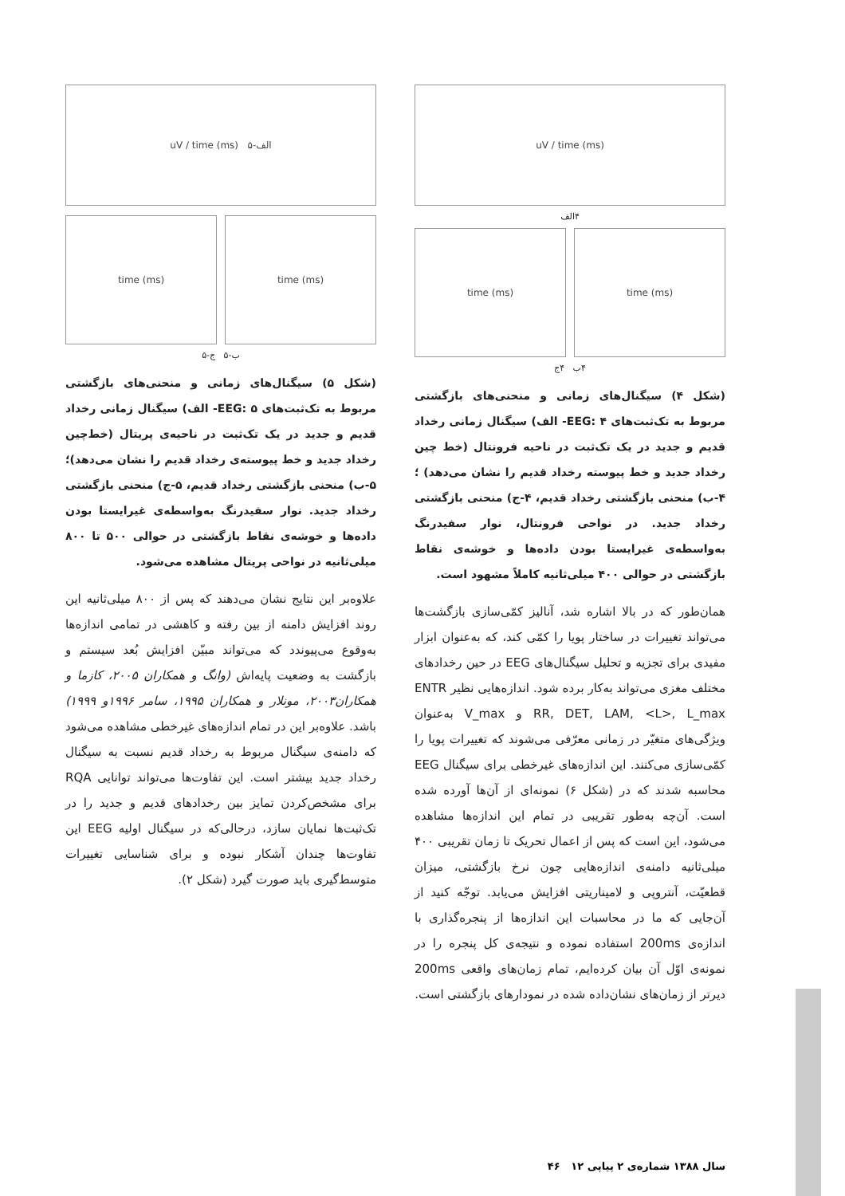uV / time (ms)
۴الف
time (ms) time (ms)
۴ب ۴ج
(شکل ۴) سیگنال‌های زمانی و منحنی‌های بازگشتی مربوط به تک‌ثبت‌های EEG: ۴- الف) سیگنال زمانی رخداد قدیم و جدید در یک تک‌ثبت در ناحیه فرونتال (خط چین رخداد جدید و خط پیوسته رخداد قدیم را نشان می‌دهد) ؛ ۴-ب) منحنی بازگشتی رخداد قدیم، ۴-ج) منحنی بازگشتی رخداد جدید. در نواحی فرونتال، نوار سفیدرنگ به‌واسطه‌ی غیرایستا بودن داده‌ها و خوشه‌ی نقاط بازگشتی در حوالی ۴۰۰ میلی‌ثانیه کاملاً مشهود است.
همان‌طور که در بالا اشاره شد، آنالیز کمّی‌سازی بازگشت‌ها می‌تواند تغییرات در ساختار پویا را کمّی کند، که به‌عنوان ابزار مفیدی برای تجزیه و تحلیل سیگنال‌های EEG در حین رخدادهای مختلف مغزی می‌تواند به‌کار برده شود. اندازه‌هایی نظیر ENTR RR, DET, LAM, <L>, L_max و V_max به‌عنوان ویژگی‌های متغیّر در زمانی معرّفی می‌شوند که تغییرات پویا را کمّی‌سازی می‌کنند. این اندازه‌های غیرخطی برای سیگنال EEG محاسبه شدند که در (شکل ۶) نمونه‌ای از آن‌ها آورده شده است. آن‌چه به‌طور تقریبی در تمام این اندازه‌ها مشاهده می‌شود، این است که پس از اعمال تحریک تا زمان تقریبی ۴۰۰ میلی‌ثانیه دامنه‌ی اندازه‌هایی چون نرخ بازگشتی، میزان قطعیّت، آنتروپی و لامیناریتی افزایش می‌یابد. توجّه کنید از آن‌جایی که ما در محاسبات این اندازه‌ها از پنجره‌گذاری با اندازه‌ی 200ms استفاده نموده و نتیجه‌ی کل پنجره را در نمونه‌ی اوّل آن بیان کرده‌ایم، تمام زمان‌های واقعی 200ms دیرتر از زمان‌های نشان‌داده شده در نمودارهای بازگشتی است.
الف-۵ uV / time (ms)
time (ms) time (ms)
ب-۵ ج-۵
(شکل ۵) سیگنال‌های زمانی و منحنی‌های بازگشتی مربوط به تک‌ثبت‌های EEG: ۵- الف) سیگنال زمانی رخداد قدیم و جدید در یک تک‌ثبت در ناحیه‌ی پریتال (خط‌چین رخداد جدید و خط پیوسته‌ی رخداد قدیم را نشان می‌دهد)؛ ۵-ب) منحنی بازگشتی رخداد قدیم، ۵-ج) منحنی بازگشتی رخداد جدید. نوار سفیدرنگ به‌واسطه‌ی غیرایستا بودن داده‌ها و خوشه‌ی نقاط بازگشتی در حوالی ۵۰۰ تا ۸۰۰ میلی‌ثانیه در نواحی پریتال مشاهده می‌شود.
علاوه‌بر این نتایج نشان می‌دهند که پس از ۸۰۰ میلی‌ثانیه این روند افزایش دامنه از بین رفته و کاهشی در تمامی اندازه‌ها به‌وقوع می‌پیوندد که می‌تواند مبیّن افزایش بُعد سیستم و بازگشت به وضعیت پایه‌اش (وانگ و همکاران ۲۰۰۵، کازما و همکاران۲۰۰۳، مونلار و همکاران ۱۹۹۵، سامر ۱۹۹۶و ۱۹۹۹) باشد. علاوه‌بر این در تمام اندازه‌های غیرخطی مشاهده می‌شود که دامنه‌ی سیگنال مربوط به رخداد قدیم نسبت به سیگنال رخداد جدید بیشتر است. این تفاوت‌ها می‌تواند توانایی RQA برای مشخص‌کردن تمایز بین رخدادهای قدیم و جدید را در تک‌ثبت‌ها نمایان سازد، درحالی‌که در سیگنال اولیه EEG این تفاوت‌ها چندان آشکار نبوده و برای شناسایی تغییرات متوسط‌گیری باید صورت گیرد (شکل ۲).
سال ۱۳۸۸ شماره‌ی ۲ پیاپی ۱۲ ۴۶